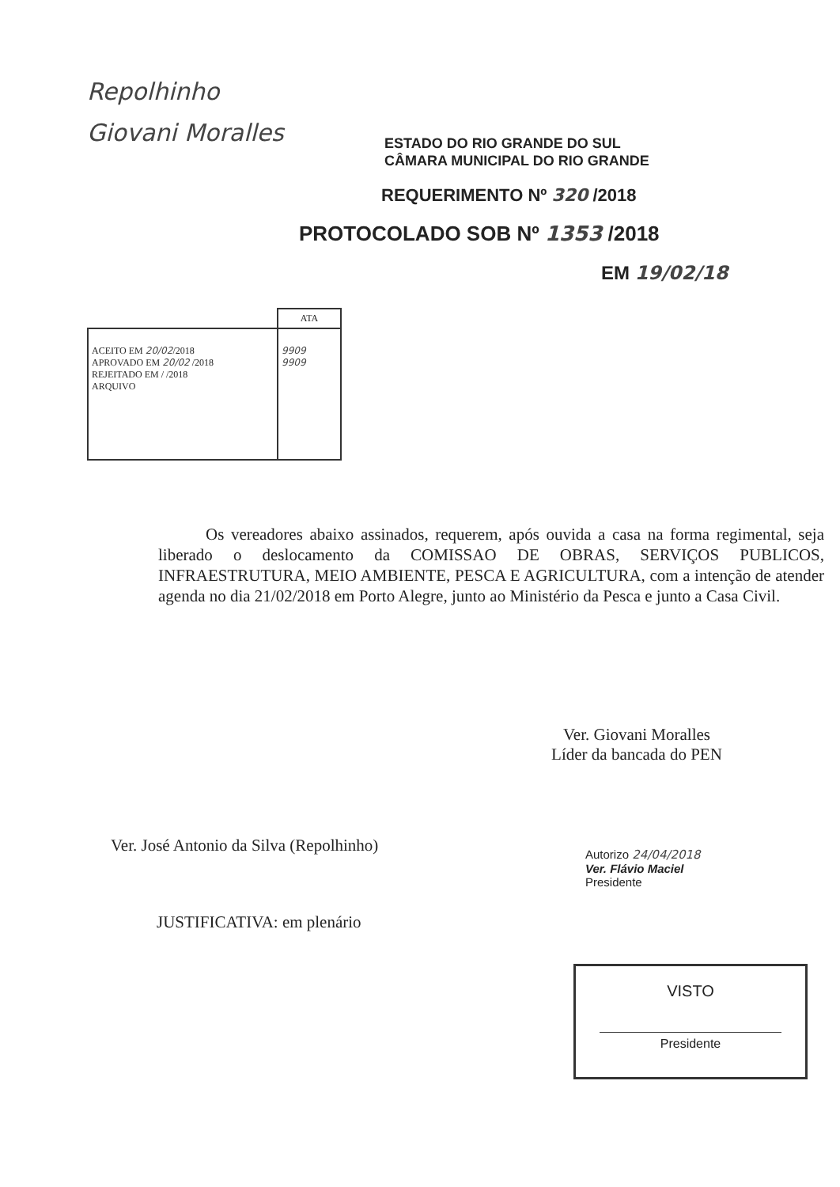Repolhinho
Giovani Moralles
ESTADO DO RIO GRANDE DO SUL
CÂMARA MUNICIPAL DO RIO GRANDE
REQUERIMENTO Nº 320 /2018
PROTOCOLADO SOB Nº 1353 /2018
EM 19/02/18
| | ATA |
| ACEITO EM 20/02 /2018 APROVADO EM 20/02 /2018 REJEITADO EM / /2018 ARQUIVO | 9909 9909 |
Os vereadores abaixo assinados, requerem, após ouvida a casa na forma regimental, seja liberado o deslocamento da COMISSAO DE OBRAS, SERVIÇOS PUBLICOS, INFRAESTRUTURA, MEIO AMBIENTE, PESCA E AGRICULTURA, com a intenção de atender agenda no dia 21/02/2018 em Porto Alegre, junto ao Ministério da Pesca e junto a Casa Civil.
Ver. Giovani Moralles
Líder da bancada do PEN
Ver. José Antonio da Silva (Repolhinho)
Autorizo 24/04/2018
Ver. Flávio Maciel
Presidente
JUSTIFICATIVA: em plenário
VISTO
Presidente